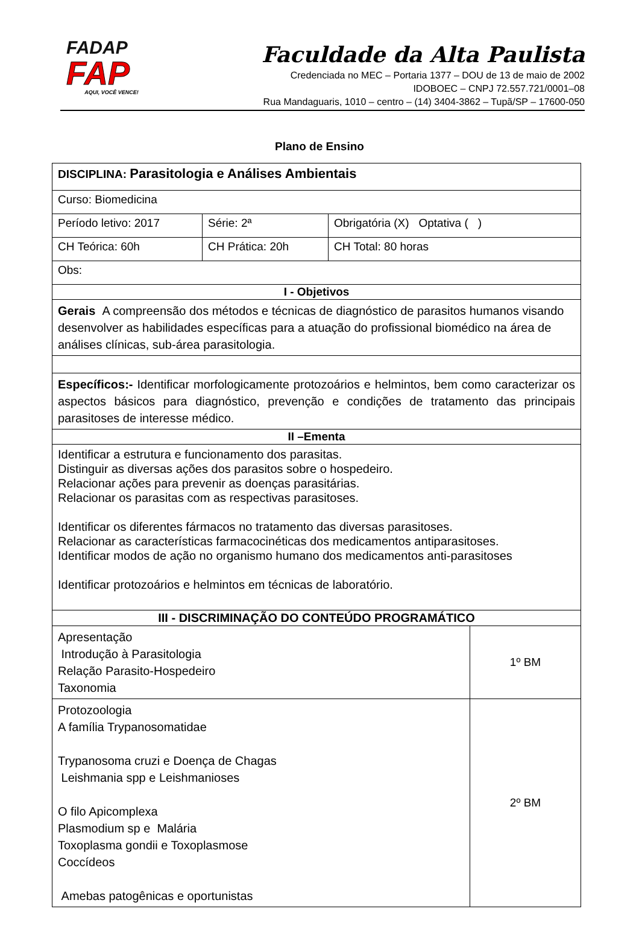FADAP
FAP
AQUI, VOCÊ VENCE!
Faculdade da Alta Paulista
Credenciada no MEC – Portaria 1377 – DOU de 13 de maio de 2002
IDOBOEC – CNPJ 72.557.721/0001–08
Rua Mandaguaris, 1010 – centro – (14) 3404-3862 – Tupã/SP – 17600-050
Plano de Ensino
| DISCIPLINA: Parasitologia e Análises Ambientais | | | |
| Curso: Biomedicina | | | |
| Período letivo: 2017 | Série: 2ª | Obrigatória (X) Optativa ( ) | |
| CH Teórica: 60h | CH Prática: 20h | CH Total: 80 horas | |
| Obs: | | | |
| I - Objetivos | | | |
| Gerais A compreensão dos métodos e técnicas de diagnóstico de parasitos humanos visando desenvolver as habilidades específicas para a atuação do profissional biomédico na área de análises clínicas, sub-área parasitologia. | | | |
| Específicos:- Identificar morfologicamente protozoários e helmintos, bem como caracterizar os aspectos básicos para diagnóstico, prevenção e condições de tratamento das principais parasitoses de interesse médico. | | | |
| II –Ementa | | | |
| Identificar a estrutura e funcionamento dos parasitas. Distinguir as diversas ações dos parasitos sobre o hospedeiro. Relacionar ações para prevenir as doenças parasitárias. Relacionar os parasitas com as respectivas parasitoses. Identificar os diferentes fármacos no tratamento das diversas parasitoses. Relacionar as características farmacocinéticas dos medicamentos antiparasitoses. Identificar modos de ação no organismo humano dos medicamentos anti-parasitoses Identificar protozoários e helmintos em técnicas de laboratório. | | | |
| III - DISCRIMINAÇÃO DO CONTEÚDO PROGRAMÁTICO | | | |
| Apresentação Introdução à Parasitologia Relação Parasito-Hospedeiro Taxonomia | | | 1º BM |
| Protozoologia A família Trypanosomatidae Trypanosoma cruzi e Doença de Chagas Leishmania spp e Leishmanioses O filo Apicomplexa Plasmodium sp e Malária Toxoplasma gondii e Toxoplasmose Coccídeos Amebas patogênicas e oportunistas | | | 2º BM |